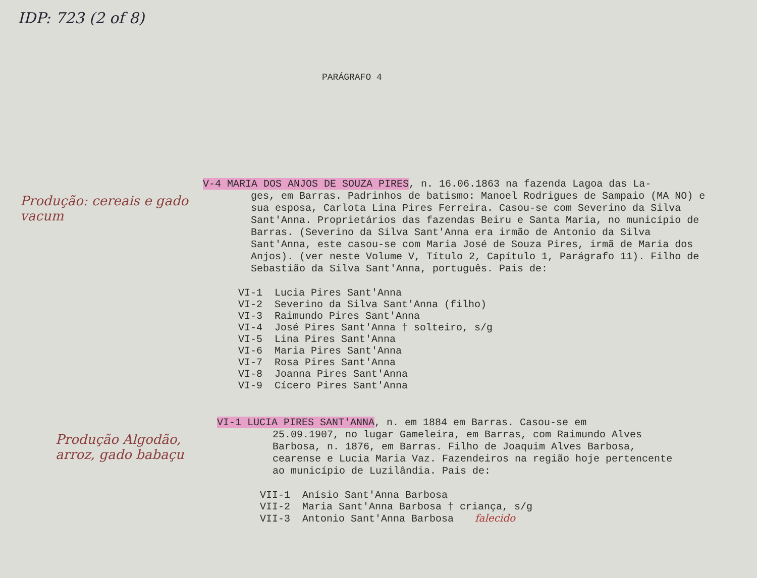IDP: 723 (2 of 8)
PARÁGRAFO 4
Produção: cereais e gado vacum
V-4 MARIA DOS ANJOS DE SOUZA PIRES, n. 16.06.1863 na fazenda Lagoa das La-
ges, em Barras. Padrinhos de batismo: Manoel Rodrigues de Sampaio (MA NO) e sua esposa, Carlota Lina Pires Ferreira. Casou-se com Severino da Silva Sant'Anna. Proprietários das fazendas Beiru e Santa Maria, no município de Barras. (Severino da Silva Sant'Anna era irmão de Antonio da Silva Sant'Anna, este casou-se com Maria José de Souza Pires, irmã de Maria dos Anjos). (ver neste Volume V, Título 2, Capítulo 1, Parágrafo 11). Filho de Sebastião da Silva Sant'Anna, português. Pais de:
VI-1 Lucia Pires Sant'Anna
VI-2 Severino da Silva Sant'Anna (filho)
VI-3 Raimundo Pires Sant'Anna
VI-4 José Pires Sant'Anna † solteiro, s/g
VI-5 Lina Pires Sant'Anna
VI-6 Maria Pires Sant'Anna
VI-7 Rosa Pires Sant'Anna
VI-8 Joanna Pires Sant'Anna
VI-9 Cícero Pires Sant'Anna
Produção Algodão, arroz, gado babaçu
VI-1 LUCIA PIRES SANT'ANNA, n. em 1884 em Barras. Casou-se em
25.09.1907, no lugar Gameleira, em Barras, com Raimundo Alves Barbosa, n. 1876, em Barras. Filho de Joaquim Alves Barbosa, cearense e Lucia Maria Vaz. Fazendeiros na região hoje pertencente ao município de Luzilândia. Pais de:
VII-1 Anísio Sant'Anna Barbosa
VII-2 Maria Sant'Anna Barbosa † criança, s/g
VII-3 Antonio Sant'Anna Barbosa falecido